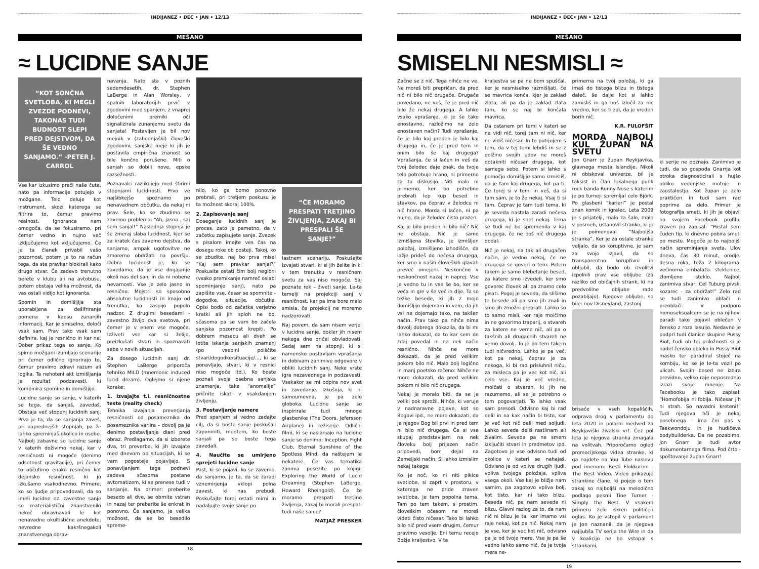INDIJANEZ • DEC • JAN • 12/13
MEŠANO
≈ LUCIDNE SANJE
“KOT SONČNA SVETLOBA, KI MEGLI ZVEZDE PODNEVI, TAKONAS TUDI BUDNOST SLEPI PRED DEJSTVOM, DA ŠE VEDNO SANJAMO.” -PETER J. CARROL
Vse kar izkusimo preči naše čute, nato pa informacije potujejo v možgane. Telo deluje kot instrument, skozi katerega se filtrira to, čemur pravimo realnost. Ignoranca nam omogoča, da se fokusiramo, pri čemer vedno in nujno več izključujemo kot vključujemo. Če je ta članek privabil vašo pozornost, potem je to na račun tega, da ste pravkar blokirali kako drugo stvar. Če zadevo trenutno berete v klubu ali na avtobusu, potem obstaja velika možnost, da vas ostali vidijo kot ignoranta.
Spomin in domišljija sta uporabljena za dešifriranje pomena v kaosu zunanjih informacij. Kar je smiselno, določi vsak sam. Prav tako vsak sam definira, kaj je resnično in kar ne. Dober prikaz tega so sanje. Ko spimo možgani izumljajo scenarije pri čemer odlično ignorirajo to, čemur pravimo zdravi razum ali logika. Ta nehoteni akt izmišljanja je rezultat podzavesti, ki kombinira spomine in domišljijo.
Lucidne sanje so sanje, v katerih se tega, da sanjaš, zavedaš. Obstaja več stopenj lucidnih sanj. Prva je ta, da se sanjanja zaveš, pri naprednejših stopnjah, pa že lahko spreminjaš okolico in osebe. Najbolj zabavne so lucidne sanje v katerih doživimo nekaj, kar v resničnosti ni mogoče (denimo odsotnost gravitacije), pri čemer to občutimo enako resnično kot dejansko resničnost, ki jo izkušamo vsakodnevno. Primere, ko so ljudje pripovedovali, da so imeli lucidne oz. zavestne sanje so materialistični znanstveniki nekoč obravnavali le kot nenavadne okultistične anekdote, nevredne kakršnegakoli znanstvenega obrav-
navanja. Nato sta v poznih sedemdesetih, dr. Stephen LaBerge in Alan Worsley, v spalnih laboratorijih prvič v zgodovini med spanjem, z vnaprej določenimi premiki oči signalizirala zunanjemu svetu da sanjata! Postavljen je bil nov mejnik v (zahodnjaški) človeški zgodovini, sanjske meje ki jih je postavila empirična znanost so bile končno porušene. Miti o sanjah so dobili nove, epske razsežnosti.
Poznavalci razlikujejo med štirimi stopnjami lucidnosti. Prvo ve najšibkejšo spoznamo po nenavadnem občutku, da nekaj ni prav. Šele, ko se zbudimo se zavemo problema: “Ah, jasno , saj sem sanjal!” Naslednja stopnja je še zmeraj slaba lucidnost, kjer se za kratek čas zavemo dejstva, da sanjamo, ampak ugotovitve ne zmoremo obdržati na površju. Dobra lucidnost je, ko se zavedamo, da je vse dogajanje okoli nas del sanj in da ni nobene nevarnosti. Vse je zelo jasno in resnično. Mojstri so sposobno absolutne lucidnosti in imajo od trenutka, ko zaspijo popoln nadzor. Z drugimi besedami - zavestno živijo dva svetova, pri čemer je v enem vse mogoče. Izživeti vse kar si želijo, preizkušati stvari in spoznavati sebe v novih situacijah.
Za dosego lucidnih sanj dr. Stephen LaBerge priporoča tehniko MILD (mnemonic induced lucid dream). Oglejmo si njene korake:
1. Izvajajte t.i. resničnostne teste (reality check)
Tehnika izvajanja preverjanja resničnosti od posameznika do posameznika variira – dovolj pa je denimo postavljanje dlani pred obraz. Predlagamo, da si izberete dva, tri preverbe, ki jih izvajate med dnevom ob situacijah, ki se vam pogosteje pojavljajo. S ponavljanjem tega podnevi zadeva sčasoma postane avtomatizem, ki se prenese tudi v sanjanje. Na primer: preberite besedo ali dve, se obrnite vstran in nazaj ter preberite še enkrat in ponovno. Če sanjamo, je velika možnost, da se bo besedilo spreme-
nilo, ko ga bomo ponovno prebrali, pri tretjem poskusu je ta možnost skoraj 100%.
2. Zapisovanje sanj
Doseganje lucidnih sanj je proces, zato je pametno, da v začetku zapisujete sanje. Zvezek s pisalom imejte ves čas na dosegu roke ob posteji. Takoj, ko se zbudite, naj bo prva misel “Kaj sem pravkar sanjal?” Poskusite ostati čim bolj negibni (vsako premikanje namreč oslabi spominjanje sanj), nato pa zapišite vse, česar se spomnite - dogodke, situacije, občutke. Opisi bodo od začetka verjetno kratki ali jih sploh ne bo, sčasoma pa se vam bo začela sanjska pozornost krepiti. Po dobrem mesecu ali dveh se lotite iskanja sanjskih znamenj (po vsebini poiščite stvari/dogodke/situacije/..., ki se ponavljajo, stvari, ki v resnici niso mogoče itd.). Ko boste poznali svoja osebna sanjska znamenja, take “anomalije” pričnite iskati v vsakdanjem življenju.
3. Postavljanje namere
Pred spanjem si vedno zadajte cilj, da si boste sanje poskušali zapomniti, medtem, ko boste sanjali pa se boste tega zavedali.
4. Naučite se umirjeno sprejeti lucidne sanje
Past, ki se pojavi, ko se zavemo, da sanjamo, je ta, da se zaradi vznemirjenja vklopi polna zavest, ki nas prebudi. Poskušajte torej ostati mirni in nadaljujte svoje sanje po
“ČE MORAMO PRESPATI TRETJINO ŽIVLJENJA, ZAKAJ BI PRESPALI ŠE SANJE?”
lastnem scenariju. Poskušajte izvajati stvari, ki si jih želite in ki v tem trenutku v resničnem svetu za vas niso mogoče. Saj poznate rek – živeti sanje. Le-ta temelji na projekciji sanj v resničnost, kar pa ima bore malo smisla, če projekcij ne moremo nadzorovati.
Naj povem, da sam nisem verjel v lucidne sanje, dokler jih nisem nekega dne pričel obvladovati. Sedaj sem na stopnji, ki si namensko postavljam vprašanja in dobivam zanimive odgovore v obliki lucidnih sanj. Neke vrste igra nezavednega in podzavesti. Vsekakor se mi odpira nov svet in zavedanje. Izkušnja, ki ni samoumevna, je pa zelo globoka. Lucidne sanje so inspirirale tudi mnoge glasbenike (The Doors, Jefersson Airplane) in režiserje. Odlični filmi, ki se naslanjajo na lucidne sanje so denimo: Inception, Fight Club, Eternal Sunshine of the Spotless Mind, da naštejem le nekatere. Če vas tematika zanima posezite po knjigi: Exploring the World of Lucid Dreaming (Stephen LaBerge, Howard Rheingold). Če že moramo prespati tretjino življenja, zakaj bi morali prespati tudi naše sanje?
MATJAŽ PRESKER
18
INDIJANEZ • DEC• JAN • 12/13
MEŠANO
SMISELNI NESMISLI ≈
Začne se z nič. Tega nihče ne ve. Ne moreš biti prepričan, da pred nič ni bilo nič drugače. Drugače povedano, ne veš, če je pred nič bilo že nekaj drugega. A lahko vsako vprašanje, ki je še tako enostavno, razložimo na zelo enostaven način? Tudi vprašanje, če je bilo kaj preden je bilo kaj drugega in, če je pred tem in onim bilo še kaj drugega? Vprašanja, če si lačen in veš da tvoj želodec daje znak, da tvoje telo potrebuje hrano, ni primerno za to diskusijo. Niti malo ni primerno, ker bo potrebno prebrati lep kup besed in stavkov, pa čeprav v želodcu ni nič hrane. Morda si lačen, ni pa nujno, da je želodec čisto prazen.
Kaj je bilo preden ni bilo nič? Nič ne obstaja. Nič je samo izmišljena številka, je izmišljen položaj, izmišljeno izhodišče, da lažje prideš do nečesa drugega, ker smo v naših človeških glavah preveč omejeni. Neskončno v neskončnost nazaj in naprej. Vse je vedno tu in vse še bo, ker se veča in gre v še več in dlje. To so težke besede, ki jih z mojo domišljijo dojemam in vem, da jih vsi ne dojemajo tako, na takšen način. Prav tako pa nihče nima dovolj dobrega dokazila, da bi mi lahko dokazal, da to kar sem do zdaj povedal ni na nek način resnično. Nihče ne more dokazati, da je pred velikim pokom bilo nič. Malo bolj logično in manj poetsko rečeno: Nihče ne more dokazati, da pred velikim pokom ni bilo nič drugega.
Nekaj je moralo biti, da se je veliki pok sprožil. Nihče, ki veruje v nadnaravne pojave, kot so Bogovi ipd., ne more dokazati, da je njegov Bog bil prvi in pred tem ni bilo nič drugega. Če si vse skupaj predstavljam na nek človeku bolj prijazen način pripovedi, bom dejal na Zemeljski način. Si lahko izmislim nekaj takega:
Ko je noč, ko ni niti pikice svetlobe, si zaprt v prostoru, v katerega ne pride zraven svetloba, je tam popolna tema. Tam po tem takem, s prostim, človeškim očesom ne moreš videti čisto ničesar. Tako bi lahko bilo nič pred vsem drugim, čemur pravimo vesolje. Eni temu recejo Božje kraljestvo. V ta
kraljestva se pa ne bom spuščal, ker je nesmiselno razmišljati, če se mavrica konča, kjer je zaklad zlata, ali pa da je zaklad zlata tam, ko se naj bi končala mavrica.
Da ostanem pri temi v kateri se ne vidi nič, torej tam ni nič, ker ne vidiš ničesar. In to potrjujem s tem, da v tej temi lebdiš in se z dolžino svojih udov ne moreš dotakniti ničesar drugega, kot samega sebe. Potem si lahko s pomočjo domišljije samo izmisliš, da je tam kaj drugega, kot pa ti. Če torej si v temi in veš, da si tam sam, je to že nekaj. Vsaj ti si tam. Čeprav je tam tudi tema, ki je seveda nastala zaradi nečesa drugega, ki je spet nekaj. Tema se tudi ne bo spremenila v kaj drugega, če ne boš nič drugega dodal.
Nič je nekaj, na tak ali drugačen način, je vedno nekaj, če ne drugega se govori o tem. Potem takem je samo blebetanje besed, za katere smo izvedeli, ker smo govorec človek ali pa znamo celo pisati. Pogoj je seveda, da slišimo te besede ali pa smo jih znali in smo jih zmožni prebrati. Lahko so to samo misli, ker raje molčimo in ne govorimo traparij, o stvareh za katere ne vemo nič, ali pa o takšnih ali drugacnih stvareh ne vemo dovolj. To je po tem takem tudi ničvredno. Lahko je pa več, kot pa nekaj, čeprav je za nekoga, ki bi rad prisluhnil niču, za misleca pa je vec kot nič, ali celo vse. Kaj je več vredno, molčati o stvareh, ki jih ne razumemo, ali se je potrebno o tem pogovarjati. To lahko vsak sam presodi. Odvisno kaj bi rad delil in na kak način bi tisto, kar je več kot nič delil med soljudi. Lahko seveda deliš rastlinam ali živalim. Seveda pa ne smem izključiti stvari in predmetov ipd. Zagotovo je vse odvisno tudi od okolice v kateri se nahajaš. Odvisno je od vpliva drugih ljudi, vpliva tvojega položaja, vpliva vsega okoli. Vse kaj je bližje nam samim, pa zagotovo vpliva bolj, kot tisto, kar ni tako blizu. Beseda nič, pa nam seveda ni blizu. Glavni razlog za to, da nam nič ni blizu je ta, ker imamo vsi raje nekaj, kot pa nič. Nekaj nam je vse, ker je vec kot nič, odvisno pa je od tvoje mere. Vse je pa še vedno lahko samo nič, če je tvoja mera ne-
primerna na tvoj položaj, ki ga imaš do tistega blizu in tistega daleč, še dalje kot si lahko zamisliš in ga boš izločil za nic vredno, ker se ti zdi, da je vreden borih nič.
K.R. FULOFŠIT
MORDA NAJBOLJ KUL ŽUPAN NA SVETU
Jon Gnarr je župan Reykjavika, glavnega mesta Islandije. Nikoli ni obiskoval univerze, bil je taksist in član lokalnega punk rock banda Runny Nose s katerim je po turneji spremljal celo Björk. Po glasbeni “karieri” je postal znan komik in igralec. Leta 2009 je s prijatelji, malo za šalo, malo v posmeh, ustanovil stranko, ki jo je poimenoval “Najboljša stranka”. Ker je za ostale stranke veljalo, da so koruptivne, je sam za svojo izjavil, da so transparentno koruptivni in obljubil, da bodo ob izvolitvi izpolnili prav vse obljube (za razliko od običajnih strank, ki na predvolilne obljube rade pozabljajo). Njegove obljube, so bile: nov Disneyland, zastonj
brisače v vseh kopališčih, odprava drog v parlamentu do leta 2020 in polarni medved za Reykjaviški živalski vrt. Čez pol leta je njegova stranka zmagala na volitvah. Priporočamo ogled promocijskega videa stranke, ki ga najdete na You Tube naslovu pod imenom: Besti Flokkurinn - The Best Video. Video prikazuje strankine člane, ki pojejo o tem zakaj so najboljši na melodično podlago pesmi Tine Turner - Simply the Best. V vsakem primeru zelo iskren političen oglas. Ko je vstopil v parlament je Jon naznanil, da je njegova najljubša TV serija the Wire in da v koalicijo ne bo vstopal s strankami,
ki serije ne poznajo. Zanimivo je tudi, da so gospoda Gnarrja kot otroka diagnosticirali s hujšo obliko vedenjske motnje in zaostalostjo. Kot župan je zelo praktičen in tudi sam rad poprime za delo. Primer je fotografija smeti, ki jih je objavil na svojem Facebook profilu, zraven pa zapisal: “Postal sem čuden tip, ki dnevno pobira smeti po mestu. Mogoče je to najboljši način spreminjanja sveta. Ulov dneva, čas 30 minut, orodje: desna roka, teža 2 kilograma: večinoma embalaža. steklenice, zlomljeno steklo. Najbolj zanimiva stvar: Cel Tuburg pivski kozarec - za obdržat!” Zelo rad se tudi zanimivo oblači in preoblači. V podporo homoseksualcem se je na njihovi paradi tako pojavil oblečen v žensko z roza lasuljo. Nedavno je podprl tudi članice skupine Pussy Riot, tudi ob tej priložnosti si je nadel žensko obleko in Pussy Riot masko ter paradiral stoječ na kombiju, ko se je le-ta vozil po ulicah. Svojih besed ne izbira previdno, veliko raje neposrednjo izrazi svoje mnenje. Na Facebooku je tako zapisal: “Homofobija ni fobija. Ničesar jih ni strah. So navadni kreteni!” Tudi njegova hči je nekaj posebnega - ima črn pas v Taekwondoju in je hudičeva bodybuilderka. Da ne pozabimo, Jon Gnarr je tudi avtor dokumentarnega filma. Pod črto - spoštovanje župan Gnarr!
19